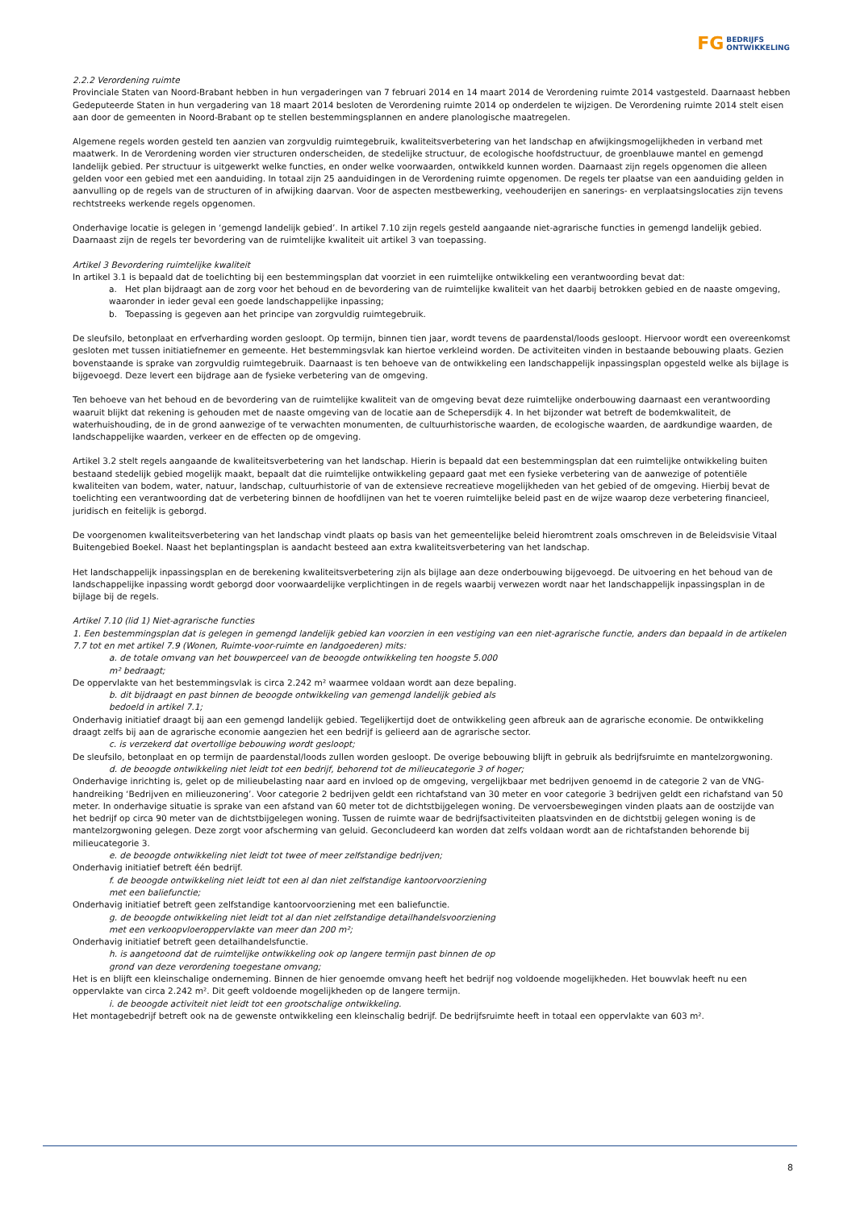FG BEDRIJFS
ONTWIKKELING
2.2.2 Verordening ruimte
Provinciale Staten van Noord-Brabant hebben in hun vergaderingen van 7 februari 2014 en 14 maart 2014 de Verordening ruimte 2014 vastgesteld. Daarnaast hebben Gedeputeerde Staten in hun vergadering van 18 maart 2014 besloten de Verordening ruimte 2014 op onderdelen te wijzigen. De Verordening ruimte 2014 stelt eisen aan door de gemeenten in Noord-Brabant op te stellen bestemmingsplannen en andere planologische maatregelen.
Algemene regels worden gesteld ten aanzien van zorgvuldig ruimtegebruik, kwaliteitsverbetering van het landschap en afwijkingsmogelijkheden in verband met maatwerk. In de Verordening worden vier structuren onderscheiden, de stedelijke structuur, de ecologische hoofdstructuur, de groenblauwe mantel en gemengd landelijk gebied. Per structuur is uitgewerkt welke functies, en onder welke voorwaarden, ontwikkeld kunnen worden. Daarnaast zijn regels opgenomen die alleen gelden voor een gebied met een aanduiding. In totaal zijn 25 aanduidingen in de Verordening ruimte opgenomen. De regels ter plaatse van een aanduiding gelden in aanvulling op de regels van de structuren of in afwijking daarvan. Voor de aspecten mestbewerking, veehouderijen en sanerings- en verplaatsingslocaties zijn tevens rechtstreeks werkende regels opgenomen.
Onderhavige locatie is gelegen in ‘gemengd landelijk gebied’. In artikel 7.10 zijn regels gesteld aangaande niet-agrarische functies in gemengd landelijk gebied. Daarnaast zijn de regels ter bevordering van de ruimtelijke kwaliteit uit artikel 3 van toepassing.
Artikel 3 Bevordering ruimtelijke kwaliteit
In artikel 3.1 is bepaald dat de toelichting bij een bestemmingsplan dat voorziet in een ruimtelijke ontwikkeling een verantwoording bevat dat:
a. Het plan bijdraagt aan de zorg voor het behoud en de bevordering van de ruimtelijke kwaliteit van het daarbij betrokken gebied en de naaste omgeving, waaronder in ieder geval een goede landschappelijke inpassing;
b. Toepassing is gegeven aan het principe van zorgvuldig ruimtegebruik.
De sleufsilo, betonplaat en erfverharding worden gesloopt. Op termijn, binnen tien jaar, wordt tevens de paardenstal/loods gesloopt. Hiervoor wordt een overeenkomst gesloten met tussen initiatiefnemer en gemeente. Het bestemmingsvlak kan hiertoe verkleind worden. De activiteiten vinden in bestaande bebouwing plaats. Gezien bovenstaande is sprake van zorgvuldig ruimtegebruik. Daarnaast is ten behoeve van de ontwikkeling een landschappelijk inpassingsplan opgesteld welke als bijlage is bijgevoegd. Deze levert een bijdrage aan de fysieke verbetering van de omgeving.
Ten behoeve van het behoud en de bevordering van de ruimtelijke kwaliteit van de omgeving bevat deze ruimtelijke onderbouwing daarnaast een verantwoording waaruit blijkt dat rekening is gehouden met de naaste omgeving van de locatie aan de Schepersdijk 4. In het bijzonder wat betreft de bodemkwaliteit, de waterhuishouding, de in de grond aanwezige of te verwachten monumenten, de cultuurhistorische waarden, de ecologische waarden, de aardkundige waarden, de landschappelijke waarden, verkeer en de effecten op de omgeving.
Artikel 3.2 stelt regels aangaande de kwaliteitsverbetering van het landschap. Hierin is bepaald dat een bestemmingsplan dat een ruimtelijke ontwikkeling buiten bestaand stedelijk gebied mogelijk maakt, bepaalt dat die ruimtelijke ontwikkeling gepaard gaat met een fysieke verbetering van de aanwezige of potentiële kwaliteiten van bodem, water, natuur, landschap, cultuurhistorie of van de extensieve recreatieve mogelijkheden van het gebied of de omgeving. Hierbij bevat de toelichting een verantwoording dat de verbetering binnen de hoofdlijnen van het te voeren ruimtelijke beleid past en de wijze waarop deze verbetering financieel, juridisch en feitelijk is geborgd.
De voorgenomen kwaliteitsverbetering van het landschap vindt plaats op basis van het gemeentelijke beleid hieromtrent zoals omschreven in de Beleidsvisie Vitaal Buitengebied Boekel. Naast het beplantingsplan is aandacht besteed aan extra kwaliteitsverbetering van het landschap.
Het landschappelijk inpassingsplan en de berekening kwaliteitsverbetering zijn als bijlage aan deze onderbouwing bijgevoegd. De uitvoering en het behoud van de landschappelijke inpassing wordt geborgd door voorwaardelijke verplichtingen in de regels waarbij verwezen wordt naar het landschappelijk inpassingsplan in de bijlage bij de regels.
Artikel 7.10 (lid 1) Niet-agrarische functies
1. Een bestemmingsplan dat is gelegen in gemengd landelijk gebied kan voorzien in een vestiging van een niet-agrarische functie, anders dan bepaald in de artikelen 7.7 tot en met artikel 7.9 (Wonen, Ruimte-voor-ruimte en landgoederen) mits:
a. de totale omvang van het bouwperceel van de beoogde ontwikkeling ten hoogste 5.000
m² bedraagt;
De oppervlakte van het bestemmingsvlak is circa 2.242 m² waarmee voldaan wordt aan deze bepaling.
b. dit bijdraagt en past binnen de beoogde ontwikkeling van gemengd landelijk gebied als
bedoeld in artikel 7.1;
Onderhavig initiatief draagt bij aan een gemengd landelijk gebied. Tegelijkertijd doet de ontwikkeling geen afbreuk aan de agrarische economie. De ontwikkeling draagt zelfs bij aan de agrarische economie aangezien het een bedrijf is gelieerd aan de agrarische sector.
c. is verzekerd dat overtollige bebouwing wordt gesloopt;
De sleufsilo, betonplaat en op termijn de paardenstal/loods zullen worden gesloopt. De overige bebouwing blijft in gebruik als bedrijfsruimte en mantelzorgwoning.
d. de beoogde ontwikkeling niet leidt tot een bedrijf, behorend tot de milieucategorie 3 of hoger;
Onderhavige inrichting is, gelet op de milieubelasting naar aard en invloed op de omgeving, vergelijkbaar met bedrijven genoemd in de categorie 2 van de VNG-handreiking ‘Bedrijven en milieuzonering’. Voor categorie 2 bedrijven geldt een richtafstand van 30 meter en voor categorie 3 bedrijven geldt een richafstand van 50 meter. In onderhavige situatie is sprake van een afstand van 60 meter tot de dichtstbijgelegen woning. De vervoersbewegingen vinden plaats aan de oostzijde van het bedrijf op circa 90 meter van de dichtstbijgelegen woning. Tussen de ruimte waar de bedrijfsactiviteiten plaatsvinden en de dichtstbij gelegen woning is de mantelzorgwoning gelegen. Deze zorgt voor afscherming van geluid. Geconcludeerd kan worden dat zelfs voldaan wordt aan de richtafstanden behorende bij milieucategorie 3.
e. de beoogde ontwikkeling niet leidt tot twee of meer zelfstandige bedrijven;
Onderhavig initiatief betreft één bedrijf.
f. de beoogde ontwikkeling niet leidt tot een al dan niet zelfstandige kantoorvoorziening
met een baliefunctie;
Onderhavig initiatief betreft geen zelfstandige kantoorvoorziening met een baliefunctie.
g. de beoogde ontwikkeling niet leidt tot al dan niet zelfstandige detailhandelsvoorziening
met een verkoopvloeroppervlakte van meer dan 200 m²;
Onderhavig initiatief betreft geen detailhandelsfunctie.
h. is aangetoond dat de ruimtelijke ontwikkeling ook op langere termijn past binnen de op
grond van deze verordening toegestane omvang;
Het is en blijft een kleinschalige onderneming. Binnen de hier genoemde omvang heeft het bedrijf nog voldoende mogelijkheden. Het bouwvlak heeft nu een oppervlakte van circa 2.242 m². Dit geeft voldoende mogelijkheden op de langere termijn.
i. de beoogde activiteit niet leidt tot een grootschalige ontwikkeling.
Het montagebedrijf betreft ook na de gewenste ontwikkeling een kleinschalig bedrijf. De bedrijfsruimte heeft in totaal een oppervlakte van 603 m².
8